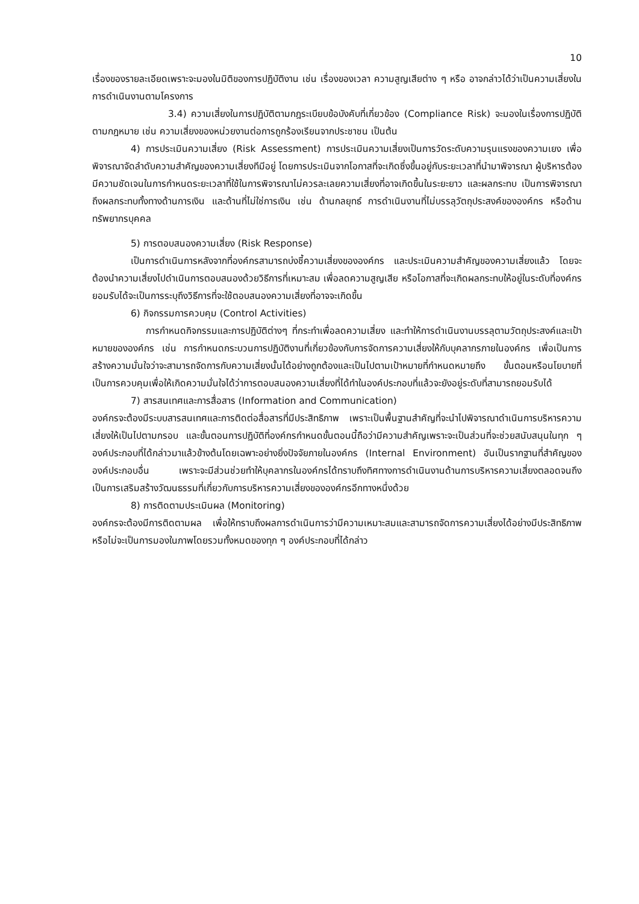10
เรื่องของรายละเอียดเพราะจะมองในมิติของการปฏิบัติงาน เช่น เรื่องของเวลา ความสูญเสียต่าง ๆ หรือ อาจกล่าวได้ว่าเป็นความเสี่ยงในการดำเนินงานตามโครงการ
3.4) ความเสี่ยงในการปฏิบัติตามกฎระเบียบข้อบังคับที่เกี่ยวข้อง (Compliance Risk) จะมองในเรื่องการปฏิบัติตามกฎหมาย เช่น ความเสี่ยงของหน่วยงานต่อการถูกร้องเรียนจากประชาชน เป็นต้น
4) การประเมินความเสี่ยง (Risk Assessment) การประเมินความเสี่ยงเป็นการวัดระดับความรุนแรงของความเยง เพื่อพิจารณาจัดลำดับความสำคัญของความเสี่ยงทีมีอยู่ โดยการประเมินจากโอกาสที่จะเกิดซึ่งขึ้นอยู่กับระยะเวลาที่นำมาพิจารณา ผู้บริหารต้องมีความชัดเจนในการกำหนดระยะเวลาที่ใช้ในการพิจารณาไม่ควรละเลยความเสี่ยงที่อาจเกิดขึ้นในระยะยาว และผลกระทบ เป็นการพิจารณาถึงผลกระทบทั้งทางด้านการเงิน และด้านที่ไม่ใช่การเงิน เช่น ด้านกลยุทธ์ การดำเนินงานที่ไม่บรรลุวัตถุประสงค์ขององค์กร หรือด้านทรัพยากรบุคคล
5) การตอบสนองความเสี่ยง (Risk Response)
เป็นการดำเนินการหลังจากที่องค์กรสามารถบ่งชี้ความเสี่ยงขององค์กร และประเมินความสำคัญของความเสี่ยงแล้ว โดยจะต้องนำความเสี่ยงไปดำเนินการตอบสนองด้วยวิธีการที่เหมาะสม เพื่อลดความสูญเสีย หรือโอกาสที่จะเกิดผลกระทบให้อยู่ในระดับที่องค์กรยอมรับได้จะเป็นการระบุถึงวิธีการที่จะใช้ตอบสนองความเสี่ยงที่อาจจะเกิดขึ้น
6) กิจกรรมการควบคุม (Control Activities)
การกำหนดกิจกรรมและการปฏิบัติต่างๆ ที่กระทำเพื่อลดความเสี่ยง และทำให้การดำเนินงานบรรลุตามวัตถุประสงค์และเป้าหมายขององค์กร เช่น การกำหนดกระบวนการปฏิบัติงานที่เกี่ยวข้องกับการจัดการความเสี่ยงให้กับบุคลากรภายในองค์กร เพื่อเป็นการสร้างความมั่นใจว่าจะสามารถจัดการกับความเสี่ยงนั้นได้อย่างถูกต้องและเป็นไปตามเป้าหมายที่กำหนดหมายถึง ขั้นตอนหรือนโยบายที่เป็นการควบคุมเพื่อให้เกิดความมั่นใจได้ว่าการตอบสนองความเสี่ยงที่ได้ทำในองค์ประกอบที่แล้วจะยังอยู่ระดับที่สามารถยอมรับได้
7) สารสนเทศและการสื่อสาร (Information and Communication)
องค์กรจะต้องมีระบบสารสนเทศและการติดต่อสื่อสารที่มีประสิทธิภาพ เพราะเป็นพื้นฐานสำคัญที่จะนำไปพิจารณาดำเนินการบริหารความเสี่ยงให้เป็นไปตามกรอบ และขั้นตอนการปฏิบัติที่องค์กรกำหนดขั้นตอนนี้ถือว่ามีความสำคัญเพราะจะเป็นส่วนที่จะช่วยสนับสนุนในทุก ๆ องค์ประกอบที่ได้กล่าวมาแล้วข้างต้นโดยเฉพาะอย่างยิ่งปัจจัยภายในองค์กร (Internal Environment) อันเป็นรากฐานที่สำคัญขององค์ประกอบอื่น เพราะจะมีส่วนช่วยทำให้บุคลากรในองค์กรได้ทราบถึงทิศทางการดำเนินงานด้านการบริหารความเสี่ยงตลอดจนถึงเป็นการเสริมสร้างวัฒนธรรมที่เกี่ยวกับการบริหารความเสี่ยงขององค์กรอีกทางหนึ่งด้วย
8) การติดตามประเมินผล (Monitoring)
องค์กรจะต้องมีการติดตามผล เพื่อให้ทราบถึงผลการดำเนินการว่ามีความเหมาะสมและสามารถจัดการความเสี่ยงได้อย่างมีประสิทธิภาพหรือไม่จะเป็นการมองในภาพโดยรวมทั้งหมดของทุก ๆ องค์ประกอบที่ได้กล่าว